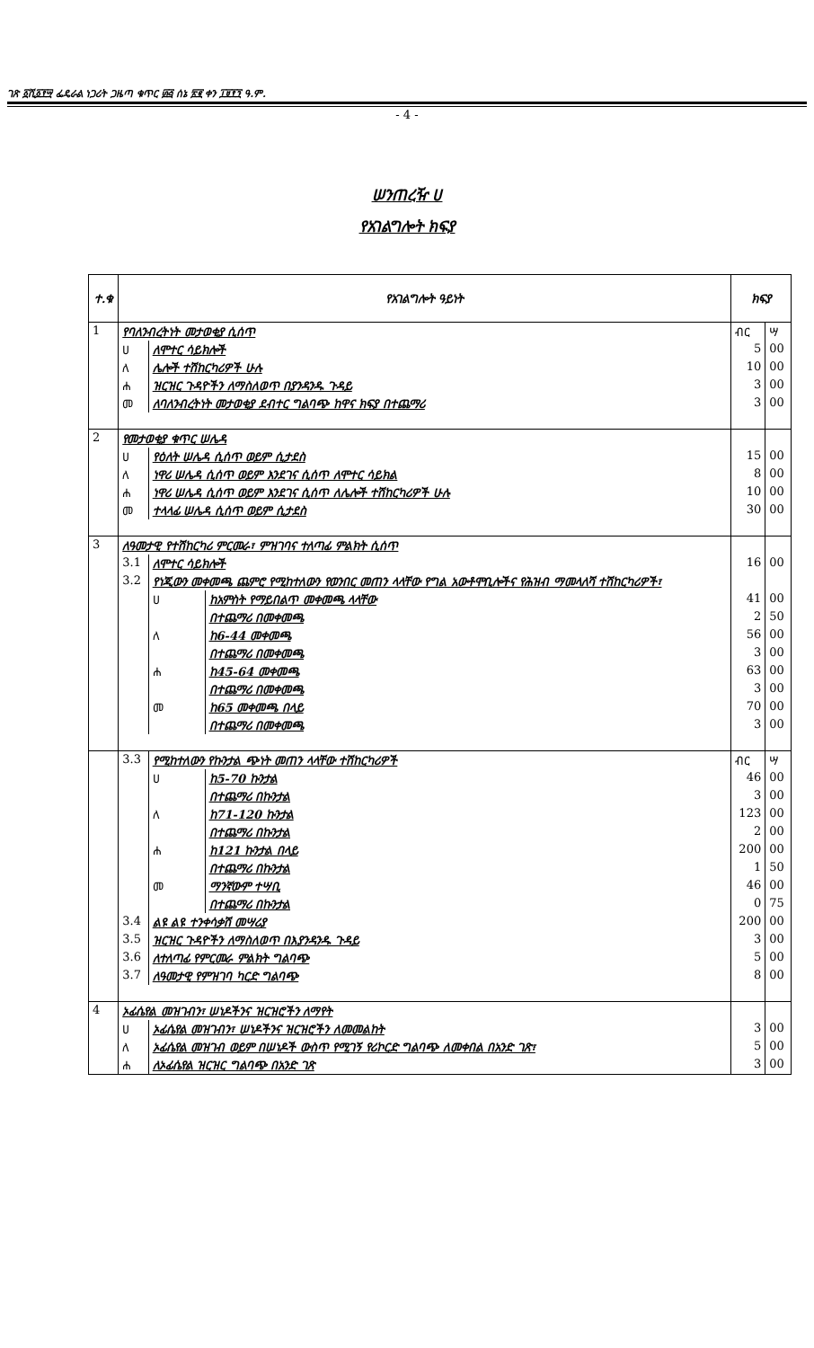ገጽ ፩ሺ፩፻፵ ፌዴራል ነጋሪት ጋዜጣ ቁጥር ፴፭ ሰኔ ፳፪ ቀን ፲፱፻፺ ዓ.ም.
- 4 -
ሠንጠረዥ ሀ
የአገልግሎት ክፍያ
| ተ.ቁ | የአገልግሎት ዓይነት | | | ክፍያ | |
| --- | --- | --- | --- | --- | --- |
| 1 | የባለንብረትነት መታወቂያ ሲሰጥ | | | ብር | ሣ |
| | ሀ | ለሞተር ሳይክሎች | | 5 | 00 |
| | ለ | ሌሎች ተሽከርካሪዎች ሁሉ | | 10 | 00 |
| | ሐ | ዝርዝር ጉዳዮችን ለማስለወጥ በያንዳንዱ ጉዳይ | | 3 | 00 |
| | መ | ለባለንብረትነት መታወቂያ ደብተር ግልባጭ ከዋና ክፍያ በተጨማሪ | | 3 | 00 |
| 2 | የመታወቂያ ቁጥር ሠሌዳ | | | | |
| | ሀ | የዕለት ሠሌዳ ሲሰጥ ወይም ሲታደስ | | 15 | 00 |
| | ለ | ነዋሪ ሠሌዳ ሲሰጥ ወይም እንደገና ሲሰጥ ለሞተር ሳይክል | | 8 | 00 |
| | ሐ | ነዋሪ ሠሌዳ ሲሰጥ ወይም እንደገና ሲሰጥ ለሌሎች ተሽከርካሪዎች ሁሉ | | 10 | 00 |
| | መ | ተላላፊ ሠሌዳ ሲሰጥ ወይም ሲታደስ | | 30 | 00 |
| 3 | ለዓመታዊ የተሽከርካሪ ምርመራ፣ ምዝገባና ተለጣፊ ምልክት ሲሰጥ | | | | |
| | 3.1 | ለሞተር ሳይክሎች | | 16 | 00 |
| | 3.2 | የነጂውን መቀመጫ ጨምሮ የሚከተለውን የወንበር መጠን ላላቸው የግል አውቶሞቢሎችና የሕዝብ ማመላለሻ ተሽከርካሪዎች፣ | | | |
| | | ሀ | ከአምስት የማይበልጥ መቀመጫ ላላቸው | 41 | 00 |
| | | | በተጨማሪ በመቀመጫ | 2 | 50 |
| | | ለ | ከ6-44 መቀመጫ | 56 | 00 |
| | | | በተጨማሪ በመቀመጫ | 3 | 00 |
| | | ሐ | ከ45-64 መቀመጫ | 63 | 00 |
| | | | በተጨማሪ በመቀመጫ | 3 | 00 |
| | | መ | ከ65 መቀመጫ በላይ | 70 | 00 |
| | | | በተጨማሪ በመቀመጫ | 3 | 00 |
| | 3.3 | የሚከተለውን የኩንታል ጭነት መጠን ላላቸው ተሽከርካሪዎች | | ብር | ሣ |
| | | ሀ | ከ5-70 ኩንታል | 46 | 00 |
| | | | በተጨማሪ በኩንታል | 3 | 00 |
| | | ለ | ከ71-120 ኩንታል | 123 | 00 |
| | | | በተጨማሪ በኩንታል | 2 | 00 |
| | | ሐ | ከ121 ኩንታል በላይ | 200 | 00 |
| | | | በተጨማሪ በኩንታል | 1 | 50 |
| | | መ | ማንኛውም ተሣቢ | 46 | 00 |
| | | | በተጨማሪ በኩንታል | 0 | 75 |
| | 3.4 | ልዩ ልዩ ተንቀሳቃሽ መሣሪያ | | 200 | 00 |
| | 3.5 | ዝርዝር ጉዳዮችን ለማስለወጥ በእያንዳንዱ ጉዳይ | | 3 | 00 |
| | 3.6 | ለተለጣፊ የምርመራ ምልክት ግልባጭ | | 5 | 00 |
| | 3.7 | ለዓመታዊ የምዝገባ ካርድ ግልባጭ | | 8 | 00 |
| 4 | ኦፊሴየል መዝገብን፣ ሠነዶችንና ዝርዝሮችን ለማየት | | | | |
| | ሀ | ኦፊሴየል መዝገብን፣ ሠነዶችንና ዝርዝሮችን ለመመልከት | | 3 | 00 |
| | ለ | ኦፊሴየል መዝገብ ወይም በሠነዶች ውስጥ የሚገኝ የሪኮርድ ግልባጭ ለመቀበል በአንድ ገጽ፣ | | 5 | 00 |
| | ሐ | ለኦፊሴየል ዝርዝር ግልባጭ በአንድ ገጽ | | 3 | 00 |